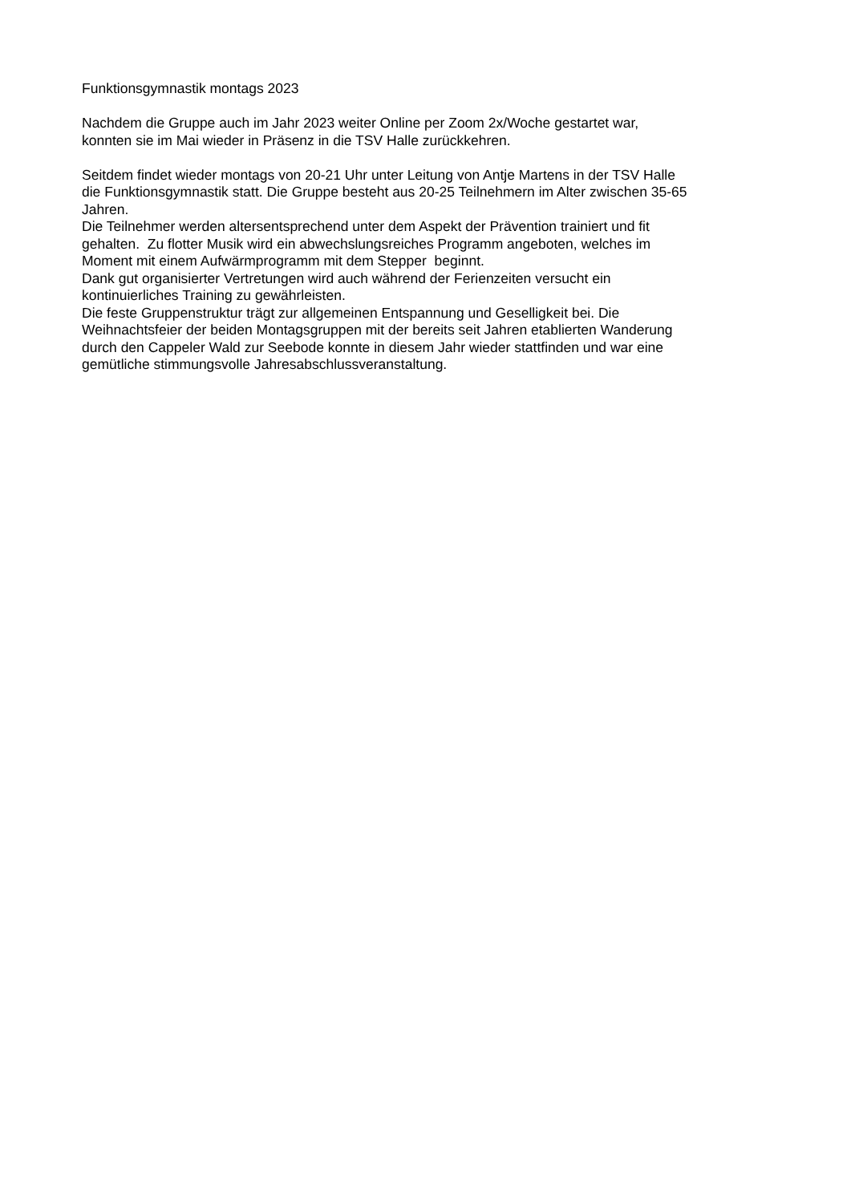Funktionsgymnastik montags 2023
Nachdem die Gruppe auch im Jahr 2023 weiter Online per Zoom 2x/Woche gestartet war,
konnten sie im Mai wieder in Präsenz in die TSV Halle zurückkehren.
Seitdem findet wieder montags von 20-21 Uhr unter Leitung von Antje Martens in der TSV Halle
die Funktionsgymnastik statt. Die Gruppe besteht aus 20-25 Teilnehmern im Alter zwischen 35-65
Jahren.
Die Teilnehmer werden altersentsprechend unter dem Aspekt der Prävention trainiert und fit
gehalten. Zu flotter Musik wird ein abwechslungsreiches Programm angeboten, welches im
Moment mit einem Aufwärmprogramm mit dem Stepper beginnt.
Dank gut organisierter Vertretungen wird auch während der Ferienzeiten versucht ein
kontinuierliches Training zu gewährleisten.
Die feste Gruppenstruktur trägt zur allgemeinen Entspannung und Geselligkeit bei. Die
Weihnachtsfeier der beiden Montagsgruppen mit der bereits seit Jahren etablierten Wanderung
durch den Cappeler Wald zur Seebode konnte in diesem Jahr wieder stattfinden und war eine
gemütliche stimmungsvolle Jahresabschlussveranstaltung.